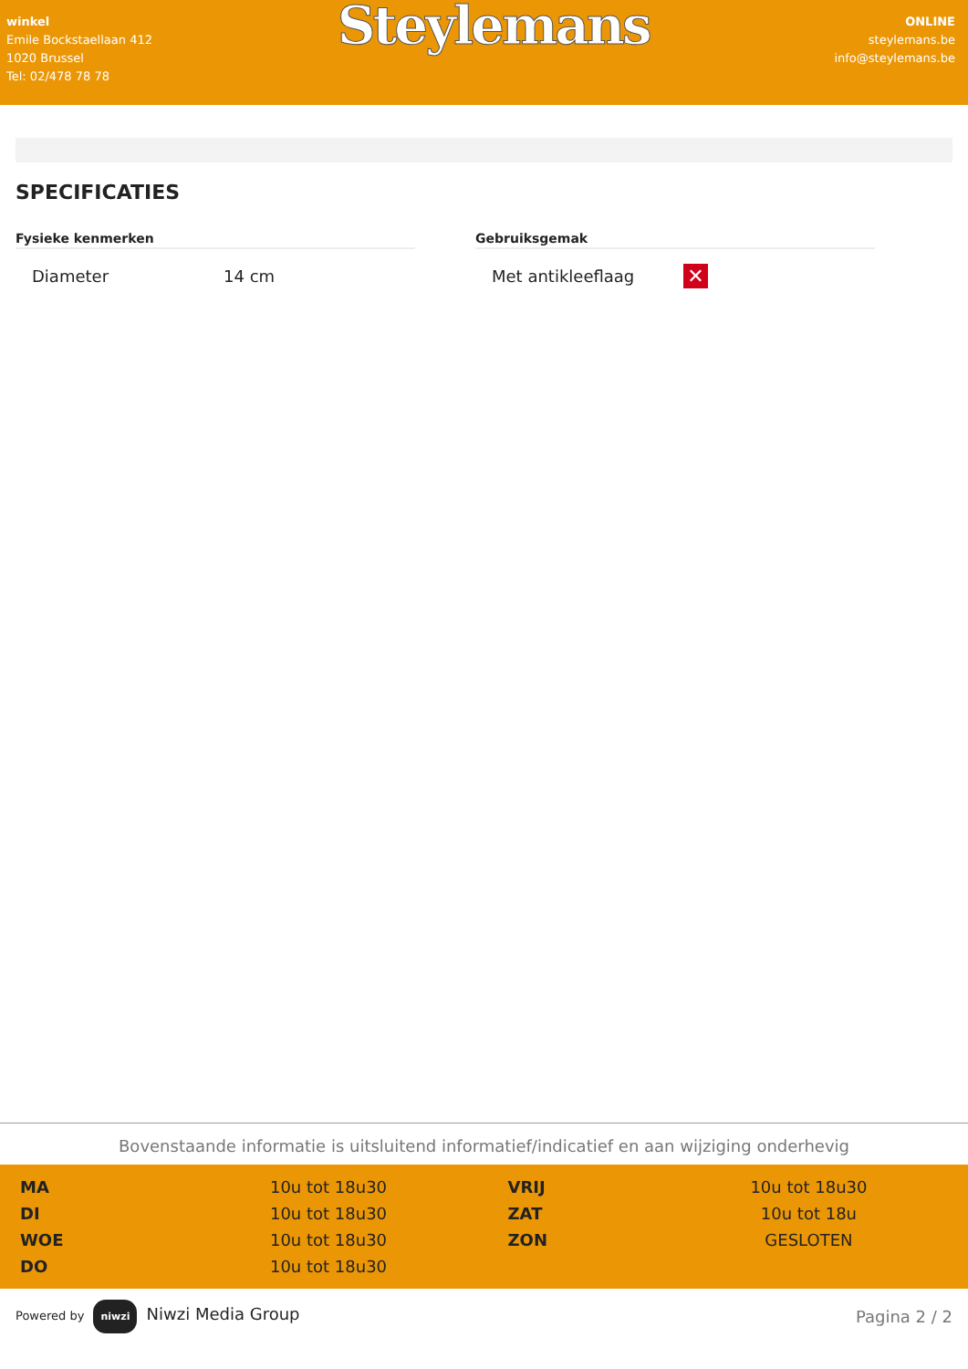winkel
Emile Bockstaellaan 412
1020 Brussel
Tel: 02/478 78 78
Steylemans
ONLINE
steylemans.be
info@steylemans.be
SPECIFICATIES
Fysieke kenmerken
| Diameter | 14 cm |
Gebruiksgemak
| Met antikleeflaag | ✕ |
Bovenstaande informatie is uitsluitend informatief/indicatief en aan wijziging onderhevig
| MA | 10u tot 18u30 | VRIJ | 10u tot 18u30 |
| DI | 10u tot 18u30 | ZAT | 10u tot 18u |
| WOE | 10u tot 18u30 | ZON | GESLOTEN |
| DO | 10u tot 18u30 | | |
Powered by niwzi Niwzi Media Group
Pagina 2 / 2